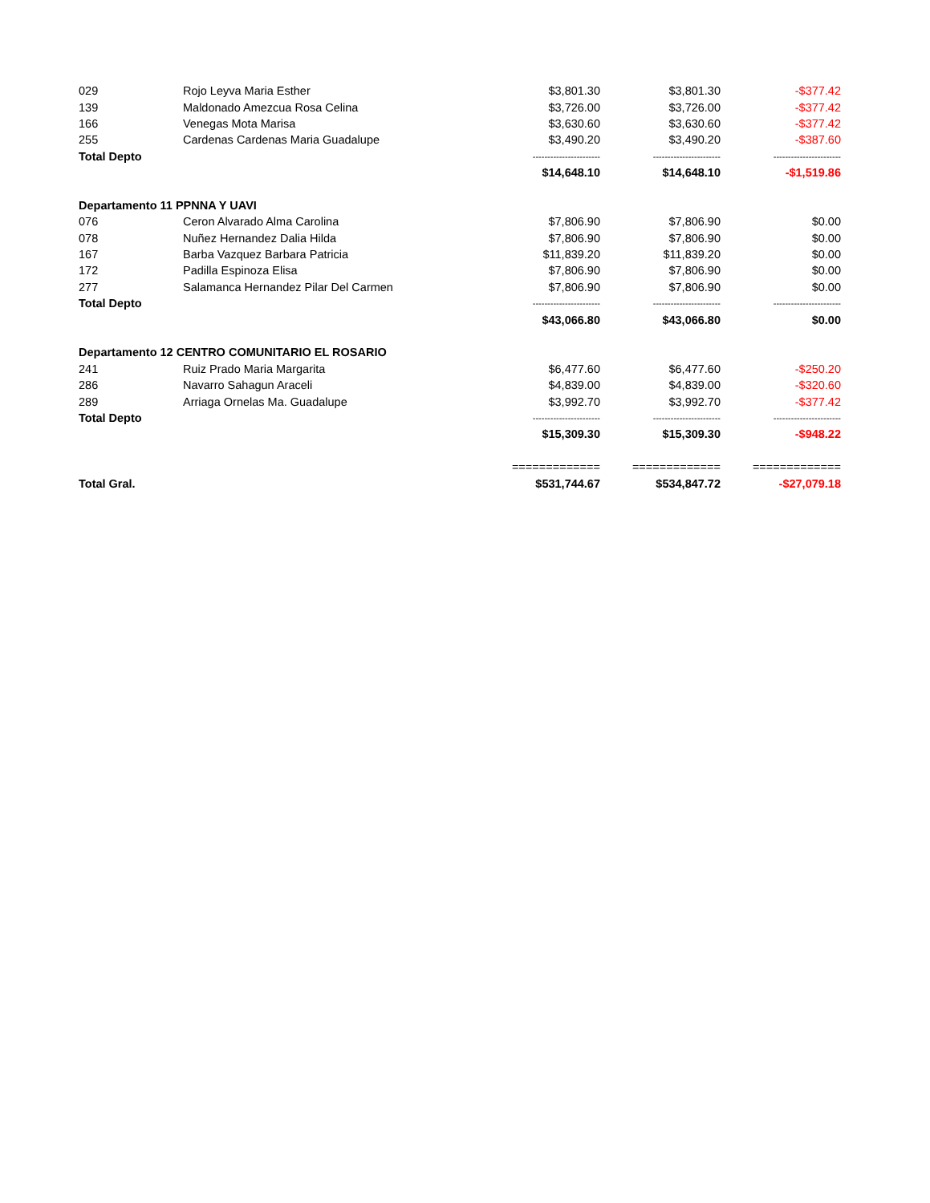| 029 | Rojo Leyva Maria Esther | $3,801.30 | $3,801.30 | -$377.42 |
| 139 | Maldonado Amezcua Rosa Celina | $3,726.00 | $3,726.00 | -$377.42 |
| 166 | Venegas Mota Marisa | $3,630.60 | $3,630.60 | -$377.42 |
| 255 | Cardenas Cardenas Maria Guadalupe | $3,490.20 | $3,490.20 | -$387.60 |
| Total Depto | | ----------------------- | ----------------------- | ----------------------- |
| | | $14,648.10 | $14,648.10 | -$1,519.86 |
| Departamento 11 PPNNA Y UAVI | | | | |
| 076 | Ceron Alvarado Alma Carolina | $7,806.90 | $7,806.90 | $0.00 |
| 078 | Nuñez Hernandez Dalia Hilda | $7,806.90 | $7,806.90 | $0.00 |
| 167 | Barba Vazquez Barbara Patricia | $11,839.20 | $11,839.20 | $0.00 |
| 172 | Padilla Espinoza Elisa | $7,806.90 | $7,806.90 | $0.00 |
| 277 | Salamanca Hernandez Pilar Del Carmen | $7,806.90 | $7,806.90 | $0.00 |
| Total Depto | | ----------------------- | ----------------------- | ----------------------- |
| | | $43,066.80 | $43,066.80 | $0.00 |
| Departamento 12 CENTRO COMUNITARIO EL ROSARIO | | | | |
| 241 | Ruiz Prado Maria Margarita | $6,477.60 | $6,477.60 | -$250.20 |
| 286 | Navarro Sahagun Araceli | $4,839.00 | $4,839.00 | -$320.60 |
| 289 | Arriaga Ornelas Ma. Guadalupe | $3,992.70 | $3,992.70 | -$377.42 |
| Total Depto | | ----------------------- | ----------------------- | ----------------------- |
| | | $15,309.30 | $15,309.30 | -$948.22 |
| | | ============= | ============= | ============= |
| Total Gral. | | $531,744.67 | $534,847.72 | -$27,079.18 |